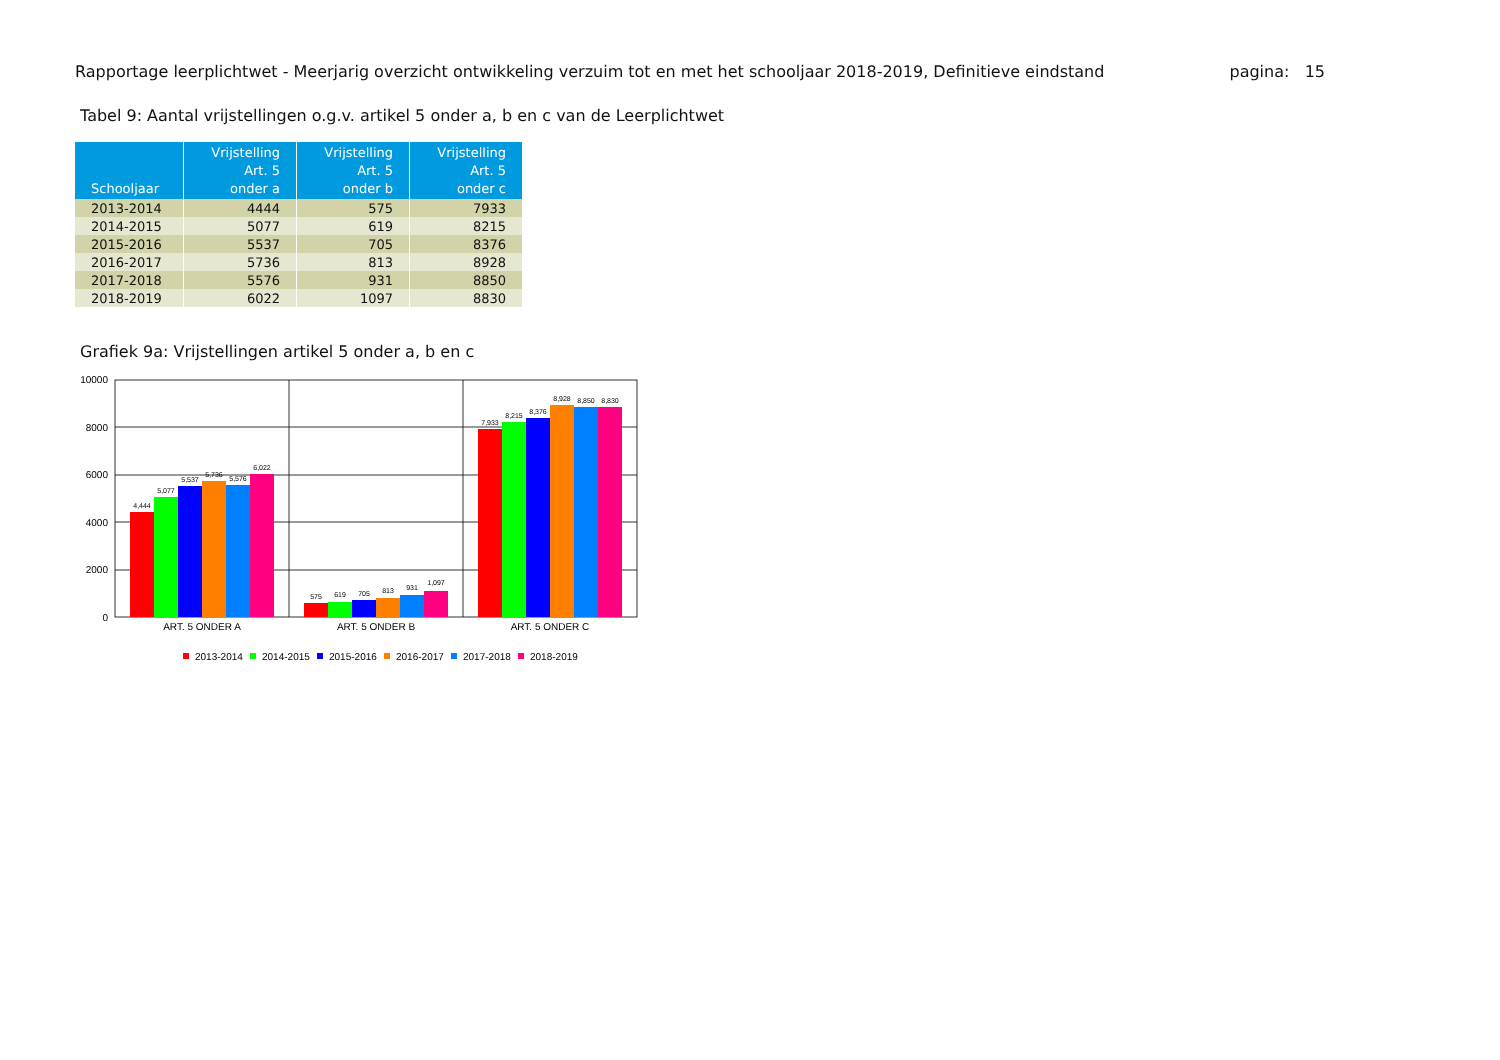Rapportage leerplichtwet - Meerjarig overzicht ontwikkeling verzuim tot en met het schooljaar 2018-2019, Definitieve eindstand pagina: 15
Tabel 9: Aantal vrijstellingen o.g.v. artikel 5 onder a, b en c van de Leerplichtwet
| Schooljaar | Vrijstelling Art. 5 onder a | Vrijstelling Art. 5 onder b | Vrijstelling Art. 5 onder c |
| --- | --- | --- | --- |
| 2013-2014 | 4444 | 575 | 7933 |
| 2014-2015 | 5077 | 619 | 8215 |
| 2015-2016 | 5537 | 705 | 8376 |
| 2016-2017 | 5736 | 813 | 8928 |
| 2017-2018 | 5576 | 931 | 8850 |
| 2018-2019 | 6022 | 1097 | 8830 |
Grafiek 9a: Vrijstellingen artikel 5 onder a, b en c
10000
8000
6000
4000
2000
0
4,444
5,077
5,537
5,736
5,576
6,022
575
619
705
813
931
1,097
7,933
8,215
8,376
8,928
8,850
8,830
ART. 5 ONDER A
ART. 5 ONDER B
ART. 5 ONDER C
2013-2014
2014-2015
2015-2016
2016-2017
2017-2018
2018-2019